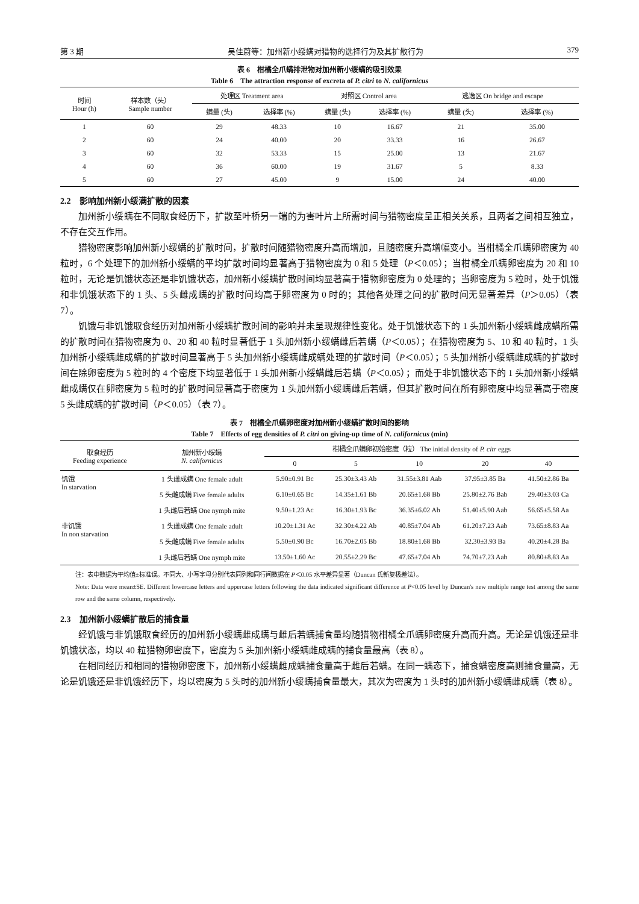第 3 期 吴佳蔚等：加州新小绥螨对猎物的选择行为及其扩散行为 379
表 6　柑橘全爪螨排泄物对加州新小绥螨的吸引效果
Table 6　The attraction response of excreta of P. citri to N. californicus
| 时间 Hour (h) | 样本数（头） Sample number | 处理区 Treatment area | | 对照区 Control area | | 逃逸区 On bridge and escape | |
| --- | --- | --- | --- | --- | --- | --- | --- |
| | | 螨量 (头) | 选择率 (%) | 螨量 (头) | 选择率 (%) | 螨量 (头) | 选择率 (%) |
| 1 | 60 | 29 | 48.33 | 10 | 16.67 | 21 | 35.00 |
| 2 | 60 | 24 | 40.00 | 20 | 33.33 | 16 | 26.67 |
| 3 | 60 | 32 | 53.33 | 15 | 25.00 | 13 | 21.67 |
| 4 | 60 | 36 | 60.00 | 19 | 31.67 | 5 | 8.33 |
| 5 | 60 | 27 | 45.00 | 9 | 15.00 | 24 | 40.00 |
2.2　影响加州新小绥满扩散的因素
加州新小绥螨在不同取食经历下，扩散至叶桥另一端的为害叶片上所需时间与猎物密度呈正相关关系，且两者之间相互独立，不存在交互作用。
猎物密度影响加州新小绥螨的扩散时间，扩散时间随猎物密度升高而增加，且随密度升高增幅变小。当柑橘全爪螨卵密度为 40 粒时，6 个处理下的加州新小绥螨的平均扩散时间均显著高于猎物密度为 0 和 5 处理（P＜0.05）；当柑橘全爪螨卵密度为 20 和 10 粒时，无论是饥饿状态还是非饥饿状态，加州新小绥螨扩散时间均显著高于猎物卵密度为 0 处理的；当卵密度为 5 粒时，处于饥饿和非饥饿状态下的 1 头、5 头雌成螨的扩散时间均高于卵密度为 0 时的；其他各处理之间的扩散时间无显著差异（P＞0.05）（表 7）。
饥饿与非饥饿取食经历对加州新小绥螨扩散时间的影响并未呈现规律性变化。处于饥饿状态下的 1 头加州新小绥螨雌成螨所需的扩散时间在猎物密度为 0、20 和 40 粒时显著低于 1 头加州新小绥螨雌后若螨（P＜0.05）；在猎物密度为 5、10 和 40 粒时，1 头加州新小绥螨雌成螨的扩散时间显著高于 5 头加州新小绥螨雌成螨处理的扩散时间（P＜0.05）；5 头加州新小绥螨雌成螨的扩散时间在除卵密度为 5 粒时的 4 个密度下均显著低于 1 头加州新小绥螨雌后若螨（P＜0.05）；而处于非饥饿状态下的 1 头加州新小绥螨雌成螨仅在卵密度为 5 粒时的扩散时间显著高于密度为 1 头加州新小绥螨雌后若螨，但其扩散时间在所有卵密度中均显著高于密度 5 头雌成螨的扩散时间（P＜0.05）（表 7）。
表 7　柑橘全爪螨卵密度对加州新小绥螨扩散时间的影响
Table 7　Effects of egg densities of P. citri on giving-up time of N. californicus (min)
| 取食经历 Feeding experience | 加州新小绥螨 N. californicus | 柑橘全爪螨卵初始密度（粒） The initial density of P. citr eggs | | | | |
| --- | --- | --- | --- | --- | --- | --- |
| | | 0 | 5 | 10 | 20 | 40 |
| 饥饿 In starvation | 1 头雌成螨 One female adult | 5.90±0.91 Bc | 25.30±3.43 Ab | 31.55±3.81 Aab | 37.95±3.85 Ba | 41.50±2.86 Ba |
| | 5 头雌成螨 Five female adults | 6.10±0.65 Bc | 14.35±1.61 Bb | 20.65±1.68 Bb | 25.80±2.76 Bab | 29.40±3.03 Ca |
| | 1 头雌后若螨 One nymph mite | 9.50±1.23 Ac | 16.30±1.93 Bc | 36.35±6.02 Ab | 51.40±5.90 Aab | 56.65±5.58 Aa |
| 非饥饿 In non starvation | 1 头雌成螨 One female adult | 10.20±1.31 Ac | 32.30±4.22 Ab | 40.85±7.04 Ab | 61.20±7.23 Aab | 73.65±8.83 Aa |
| | 5 头雌成螨 Five female adults | 5.50±0.90 Bc | 16.70±2.05 Bb | 18.80±1.68 Bb | 32.30±3.93 Ba | 40.20±4.28 Ba |
| | 1 头雌后若螨 One nymph mite | 13.50±1.60 Ac | 20.55±2.29 Bc | 47.65±7.04 Ab | 74.70±7.23 Aab | 80.80±8.83 Aa |
注：表中数据为平均值±标准误。不同大、小写字母分别代表同列和同行间数据在 P＜0.05 水平差异显著（Duncan 氏新复极差法）。
Note: Data were mean±SE. Different lowercase letters and uppercase letters following the data indicated significant difference at P<0.05 level by Duncan's new multiple range test among the same row and the same column, respectively.
2.3　加州新小绥螨扩散后的捕食量
经饥饿与非饥饿取食经历的加州新小绥螨雌成螨与雌后若螨捕食量均随猎物柑橘全爪螨卵密度升高而升高。无论是饥饿还是非饥饿状态，均以 40 粒猎物卵密度下，密度为 5 头加州新小绥螨雌成螨的捕食量最高（表 8）。
在相同经历和相同的猎物卵密度下，加州新小绥螨雌成螨捕食量高于雌后若螨。在同一螨态下，捕食螨密度高则捕食量高，无论是饥饿还是非饥饿经历下，均以密度为 5 头时的加州新小绥螨捕食量最大，其次为密度为 1 头时的加州新小绥螨雌成螨（表 8）。